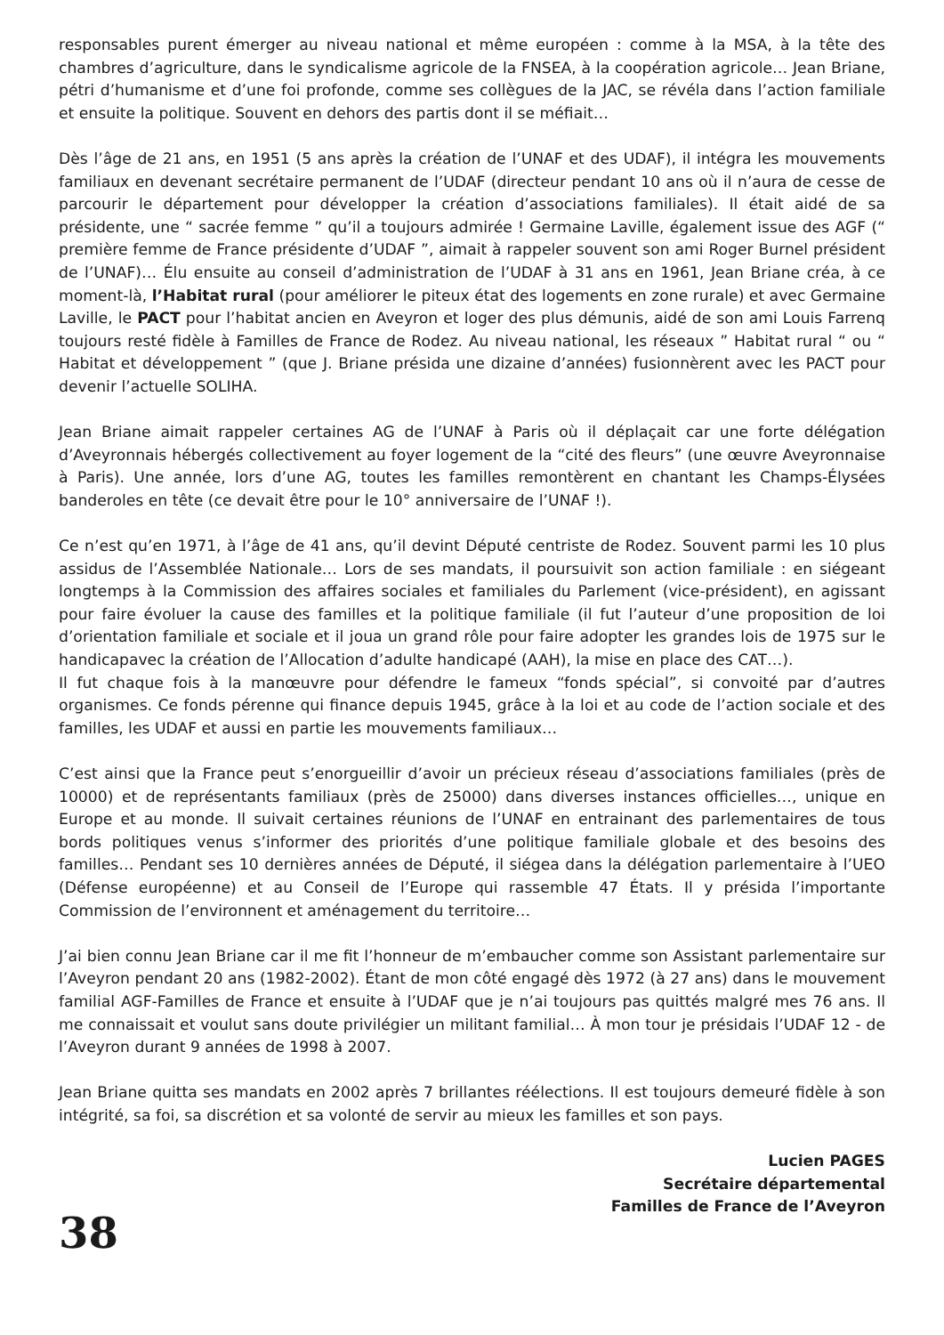responsables purent émerger au niveau national et même européen : comme à la MSA, à la tête des chambres d’agriculture, dans le syndicalisme agricole de la FNSEA, à la coopération agricole… Jean Briane, pétri d’humanisme et d’une foi profonde, comme ses collègues de la JAC, se révéla dans l’action familiale et ensuite la politique. Souvent en dehors des partis dont il se méfiait…
Dès l’âge de 21 ans, en 1951 (5 ans après la création de l’UNAF et des UDAF), il intégra les mouvements familiaux en devenant secrétaire permanent de l’UDAF (directeur pendant 10 ans où il n’aura de cesse de parcourir le département pour développer la création d’associations familiales). Il était aidé de sa présidente, une “ sacrée femme ” qu’il a toujours admirée ! Germaine Laville, également issue des AGF (“ première femme de France présidente d’UDAF ”, aimait à rappeler souvent son ami Roger Burnel président de l’UNAF)… Élu ensuite au conseil d’administration de l’UDAF à 31 ans en 1961, Jean Briane créa, à ce moment-là, l’Habitat rural (pour améliorer le piteux état des logements en zone rurale) et avec Germaine Laville, le PACT pour l’habitat ancien en Aveyron et loger des plus démunis, aidé de son ami Louis Farrenq toujours resté fidèle à Familles de France de Rodez. Au niveau national, les réseaux ” Habitat rural “ ou “ Habitat et développement ” (que J. Briane présida une dizaine d’années) fusionnèrent avec les PACT pour devenir l’actuelle SOLIHA.
Jean Briane aimait rappeler certaines AG de l’UNAF à Paris où il déplaçait car une forte délégation d’Aveyronnais hébergés collectivement au foyer logement de la “cité des fleurs” (une œuvre Aveyronnaise à Paris). Une année, lors d’une AG, toutes les familles remontèrent en chantant les Champs-Élysées banderoles en tête (ce devait être pour le 10° anniversaire de l’UNAF !).
Ce n’est qu’en 1971, à l’âge de 41 ans, qu’il devint Député centriste de Rodez. Souvent parmi les 10 plus assidus de l’Assemblée Nationale… Lors de ses mandats, il poursuivit son action familiale : en siégeant longtemps à la Commission des affaires sociales et familiales du Parlement (vice-président), en agissant pour faire évoluer la cause des familles et la politique familiale (il fut l’auteur d’une proposition de loi d’orientation familiale et sociale et il joua un grand rôle pour faire adopter les grandes lois de 1975 sur le handicapavec la création de l’Allocation d’adulte handicapé (AAH), la mise en place des CAT…).
Il fut chaque fois à la manœuvre pour défendre le fameux “fonds spécial”, si convoité par d’autres organismes. Ce fonds pérenne qui finance depuis 1945, grâce à la loi et au code de l’action sociale et des familles, les UDAF et aussi en partie les mouvements familiaux…
C’est ainsi que la France peut s’enorgueillir d’avoir un précieux réseau d’associations familiales (près de 10000) et de représentants familiaux (près de 25000) dans diverses instances officielles…, unique en Europe et au monde. Il suivait certaines réunions de l’UNAF en entrainant des parlementaires de tous bords politiques venus s’informer des priorités d’une politique familiale globale et des besoins des familles… Pendant ses 10 dernières années de Député, il siégea dans la délégation parlementaire à l’UEO (Défense européenne) et au Conseil de l’Europe qui rassemble 47 États. Il y présida l’importante Commission de l’environnent et aménagement du territoire…
J’ai bien connu Jean Briane car il me fit l’honneur de m’embaucher comme son Assistant parlementaire sur l’Aveyron pendant 20 ans (1982-2002). Étant de mon côté engagé dès 1972 (à 27 ans) dans le mouvement familial AGF-Familles de France et ensuite à l’UDAF que je n’ai toujours pas quittés malgré mes 76 ans. Il me connaissait et voulut sans doute privilégier un militant familial… À mon tour je présidais l’UDAF 12 - de l’Aveyron durant 9 années de 1998 à 2007.
Jean Briane quitta ses mandats en 2002 après 7 brillantes réélections. Il est toujours demeuré fidèle à son intégrité, sa foi, sa discrétion et sa volonté de servir au mieux les familles et son pays.
Lucien PAGES
Secrétaire départemental
Familles de France de l’Aveyron
38